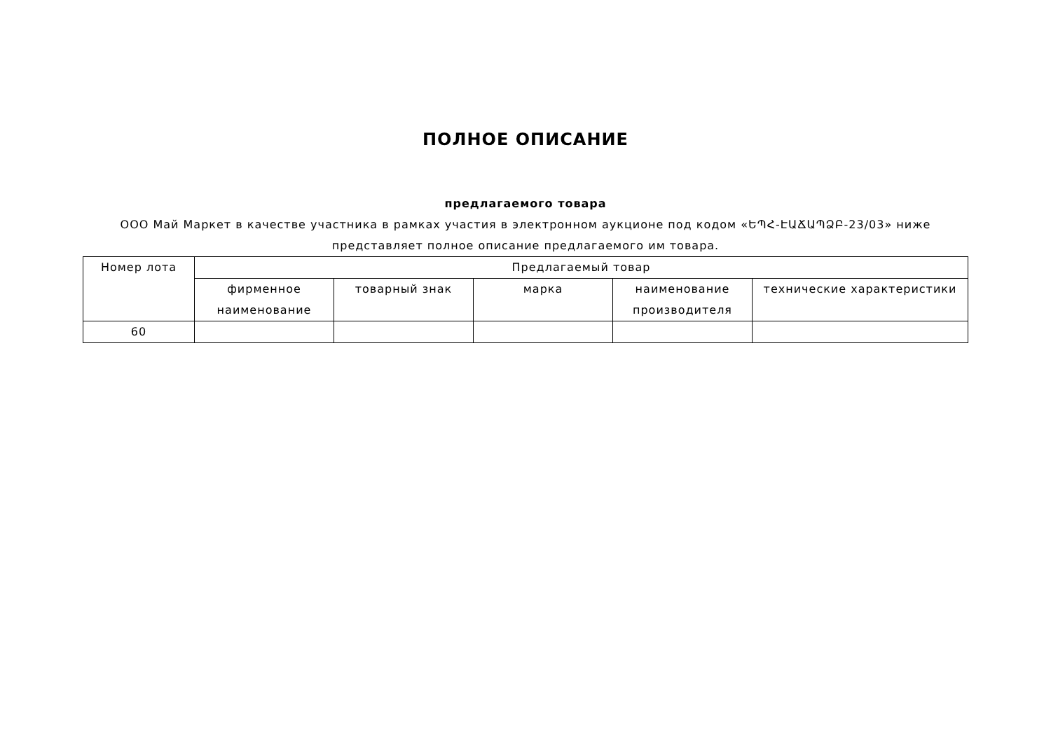ПОЛНОЕ ОПИСАНИЕ
предлагаемого товара
ООО Май Маркет в качестве участника в рамках участия в электронном аукционе под кодом «ԵՊՀ-ԷԱՃԱՊՁԲ-23/03» ниже представляет полное описание предлагаемого им товара.
| Номер лота | Предлагаемый товар | | | | |
| --- | --- | --- | --- | --- | --- |
| | фирменное наименование | товарный знак | марка | наименование производителя | технические характеристики |
| 60 | | | | | |